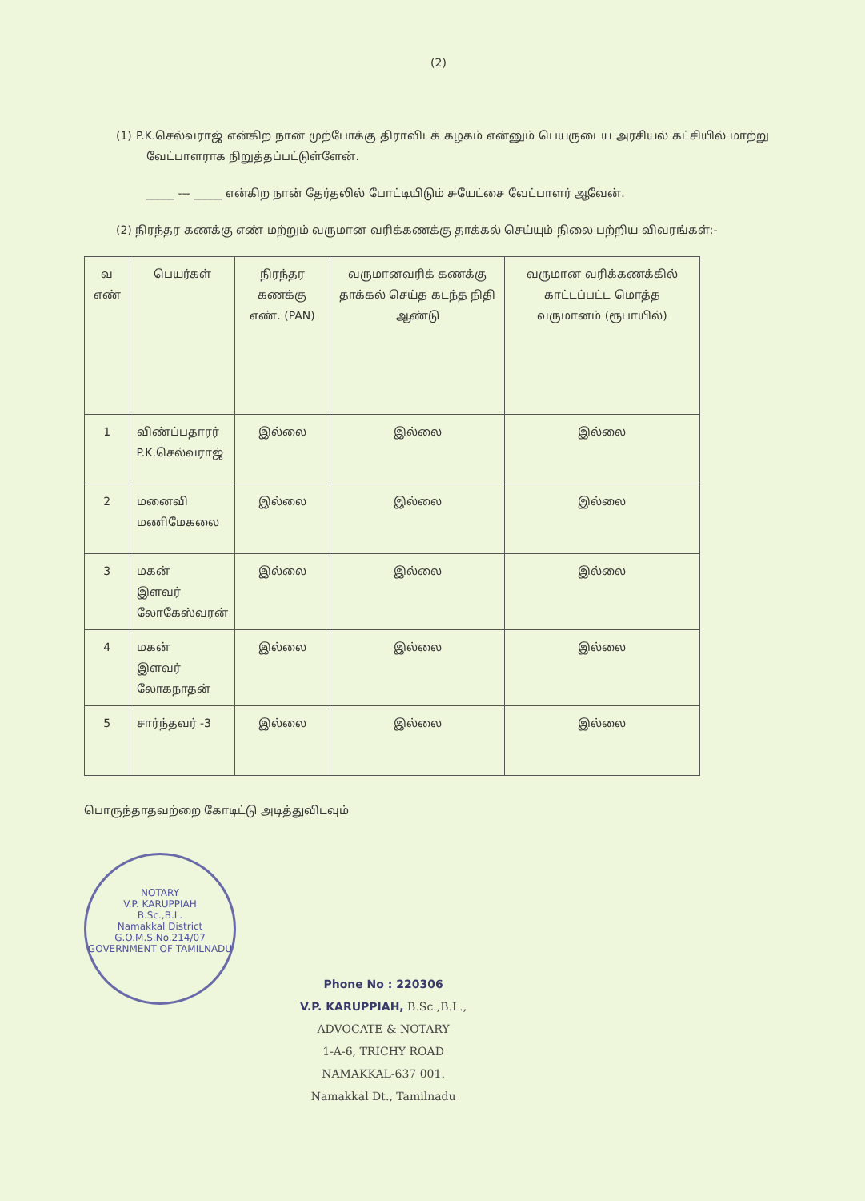(2)
(1) P.K.செல்வராஜ் என்கிற நான் முற்போக்கு திராவிடக் கழகம் என்னும் பெயருடைய அரசியல் கட்சியில் மாற்று வேட்பாளராக நிறுத்தப்பட்டுள்ளேன்.
_____ --- _____ என்கிற நான் தேர்தலில் போட்டியிடும் சுயேட்சை வேட்பாளர் ஆவேன்.
(2) நிரந்தர கணக்கு எண் மற்றும் வருமான வரிக்கணக்கு தாக்கல் செய்யும் நிலை பற்றிய விவரங்கள்:-
| வ எண் | பெயர்கள் | நிரந்தர கணக்கு எண். (PAN) | வருமானவரிக் கணக்கு தாக்கல் செய்த கடந்த நிதி ஆண்டு | வருமான வரிக்கணக்கில் காட்டப்பட்ட மொத்த வருமானம் (ரூபாயில்) |
| --- | --- | --- | --- | --- |
| 1 | விண்ப்பதாரர் P.K.செல்வராஜ் | இல்லை | இல்லை | இல்லை |
| 2 | மனைவி மணிமேகலை | இல்லை | இல்லை | இல்லை |
| 3 | மகன் இளவர் லோகேஸ்வரன் | இல்லை | இல்லை | இல்லை |
| 4 | மகன் இளவர் லோகநாதன் | இல்லை | இல்லை | இல்லை |
| 5 | சார்ந்தவர் -3 | இல்லை | இல்லை | இல்லை |
பொருந்தாதவற்றை கோடிட்டு அடித்துவிடவும்
NOTARY
V.P. KARUPPIAH
B.Sc.,B.L.
Namakkal District
G.O.M.S.No.214/07
GOVERNMENT OF TAMILNADU
Phone No : 220306
V.P. KARUPPIAH, B.Sc.,B.L.,
ADVOCATE & NOTARY
1-A-6, TRICHY ROAD
NAMAKKAL-637 001.
Namakkal Dt., Tamilnadu